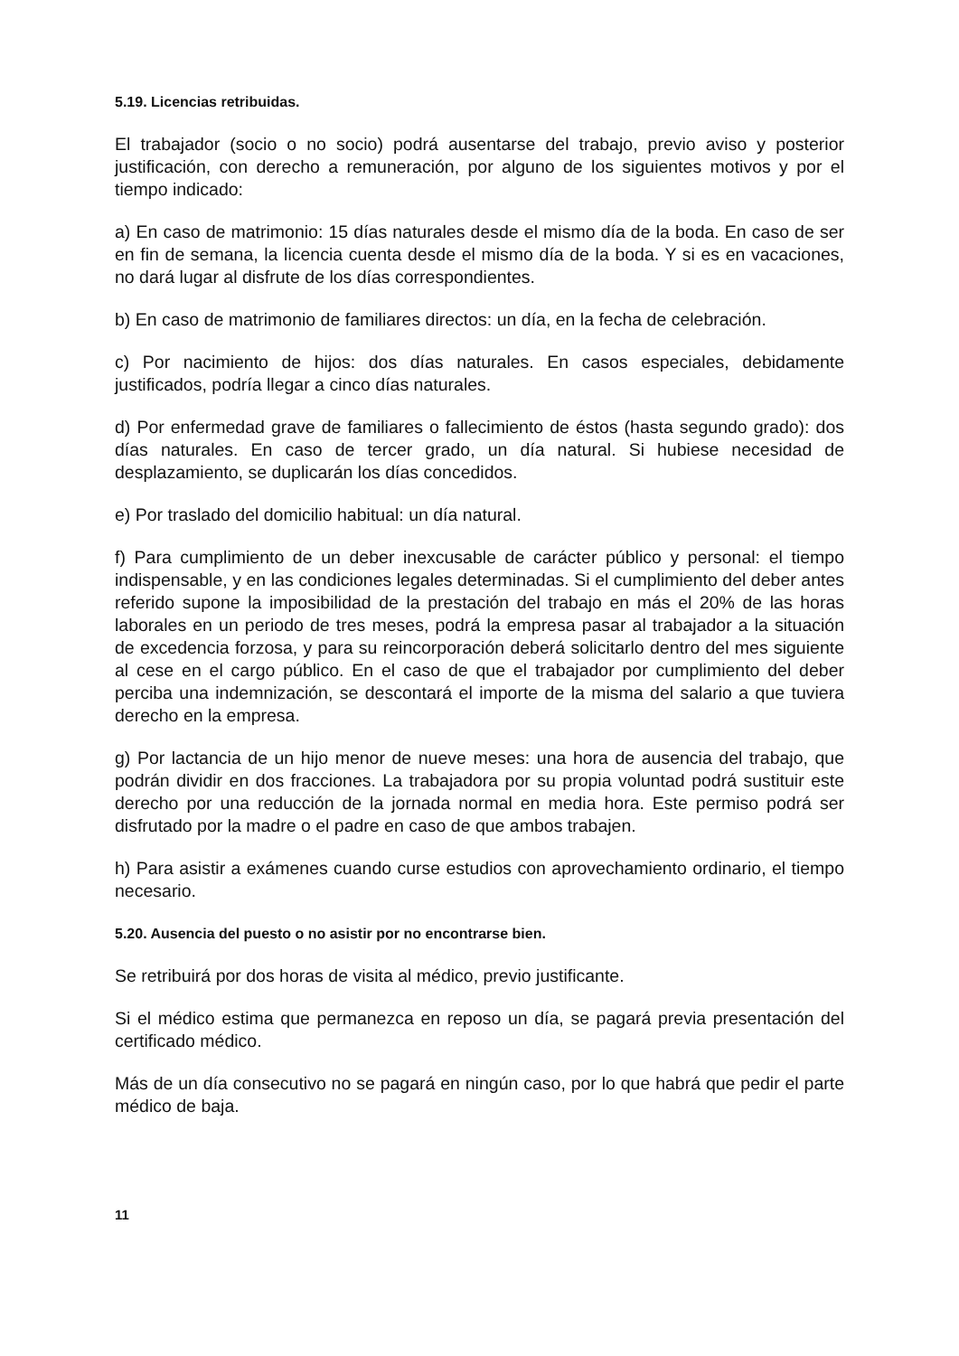5.19. Licencias retribuidas.
El trabajador (socio o no socio) podrá ausentarse del trabajo, previo aviso y posterior justificación, con derecho a remuneración, por alguno de los siguientes motivos y por el tiempo indicado:
a) En caso de matrimonio: 15 días naturales desde el mismo día de la boda. En caso de ser en fin de semana, la licencia cuenta desde el mismo día de la boda. Y si es en vacaciones, no dará lugar al disfrute de los días correspondientes.
b) En caso de matrimonio de familiares directos: un día, en la fecha de celebración.
c) Por nacimiento de hijos: dos días naturales. En casos especiales, debidamente justificados, podría llegar a cinco días naturales.
d) Por enfermedad grave de familiares o fallecimiento de éstos (hasta segundo grado): dos días naturales. En caso de tercer grado, un día natural. Si hubiese necesidad de desplazamiento, se duplicarán los días concedidos.
e) Por traslado del domicilio habitual: un día natural.
f) Para cumplimiento de un deber inexcusable de carácter público y personal: el tiempo indispensable, y en las condiciones legales determinadas. Si el cumplimiento del deber antes referido supone la imposibilidad de la prestación del trabajo en más el 20% de las horas laborales en un periodo de tres meses, podrá la empresa pasar al trabajador a la situación de excedencia forzosa, y para su reincorporación deberá solicitarlo dentro del mes siguiente al cese en el cargo público. En el caso de que el trabajador por cumplimiento del deber perciba una indemnización, se descontará el importe de la misma del salario a que tuviera derecho en la empresa.
g) Por lactancia de un hijo menor de nueve meses: una hora de ausencia del trabajo, que podrán dividir en dos fracciones. La trabajadora por su propia voluntad podrá sustituir este derecho por una reducción de la jornada normal en media hora. Este permiso podrá ser disfrutado por la madre o el padre en caso de que ambos trabajen.
h) Para asistir a exámenes cuando curse estudios con aprovechamiento ordinario, el tiempo necesario.
5.20. Ausencia del puesto o no asistir por no encontrarse bien.
Se retribuirá por dos horas de visita al médico, previo justificante.
Si el médico estima que permanezca en reposo un día, se pagará previa presentación del certificado médico.
Más de un día consecutivo no se pagará en ningún caso, por lo que habrá que pedir el parte médico de baja.
11